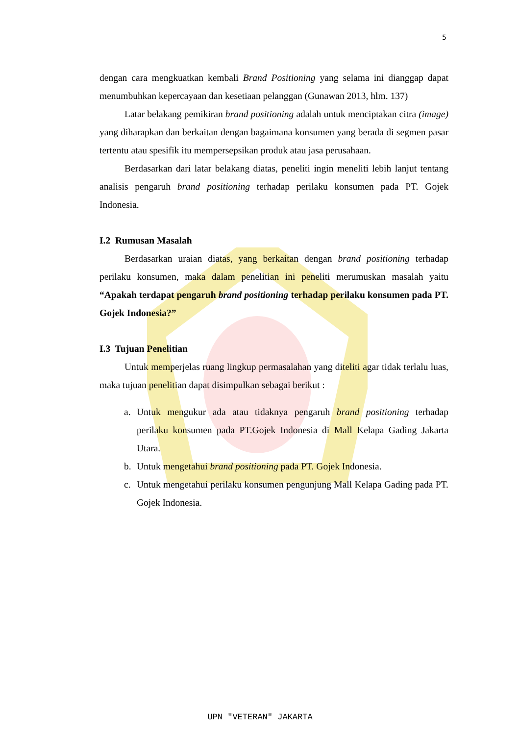5
dengan cara mengkuatkan kembali Brand Positioning yang selama ini dianggap dapat menumbuhkan kepercayaan dan kesetiaan pelanggan (Gunawan 2013, hlm. 137)
Latar belakang pemikiran brand positioning adalah untuk menciptakan citra (image) yang diharapkan dan berkaitan dengan bagaimana konsumen yang berada di segmen pasar tertentu atau spesifik itu mempersepsikan produk atau jasa perusahaan.
Berdasarkan dari latar belakang diatas, peneliti ingin meneliti lebih lanjut tentang analisis pengaruh brand positioning terhadap perilaku konsumen pada PT. Gojek Indonesia.
I.2 Rumusan Masalah
Berdasarkan uraian diatas, yang berkaitan dengan brand positioning terhadap perilaku konsumen, maka dalam penelitian ini peneliti merumuskan masalah yaitu “Apakah terdapat pengaruh brand positioning terhadap perilaku konsumen pada PT. Gojek Indonesia?”
I.3 Tujuan Penelitian
Untuk memperjelas ruang lingkup permasalahan yang diteliti agar tidak terlalu luas, maka tujuan penelitian dapat disimpulkan sebagai berikut :
a. Untuk mengukur ada atau tidaknya pengaruh brand positioning terhadap perilaku konsumen pada PT.Gojek Indonesia di Mall Kelapa Gading Jakarta Utara.
b. Untuk mengetahui brand positioning pada PT. Gojek Indonesia.
c. Untuk mengetahui perilaku konsumen pengunjung Mall Kelapa Gading pada PT. Gojek Indonesia.
UPN "VETERAN" JAKARTA